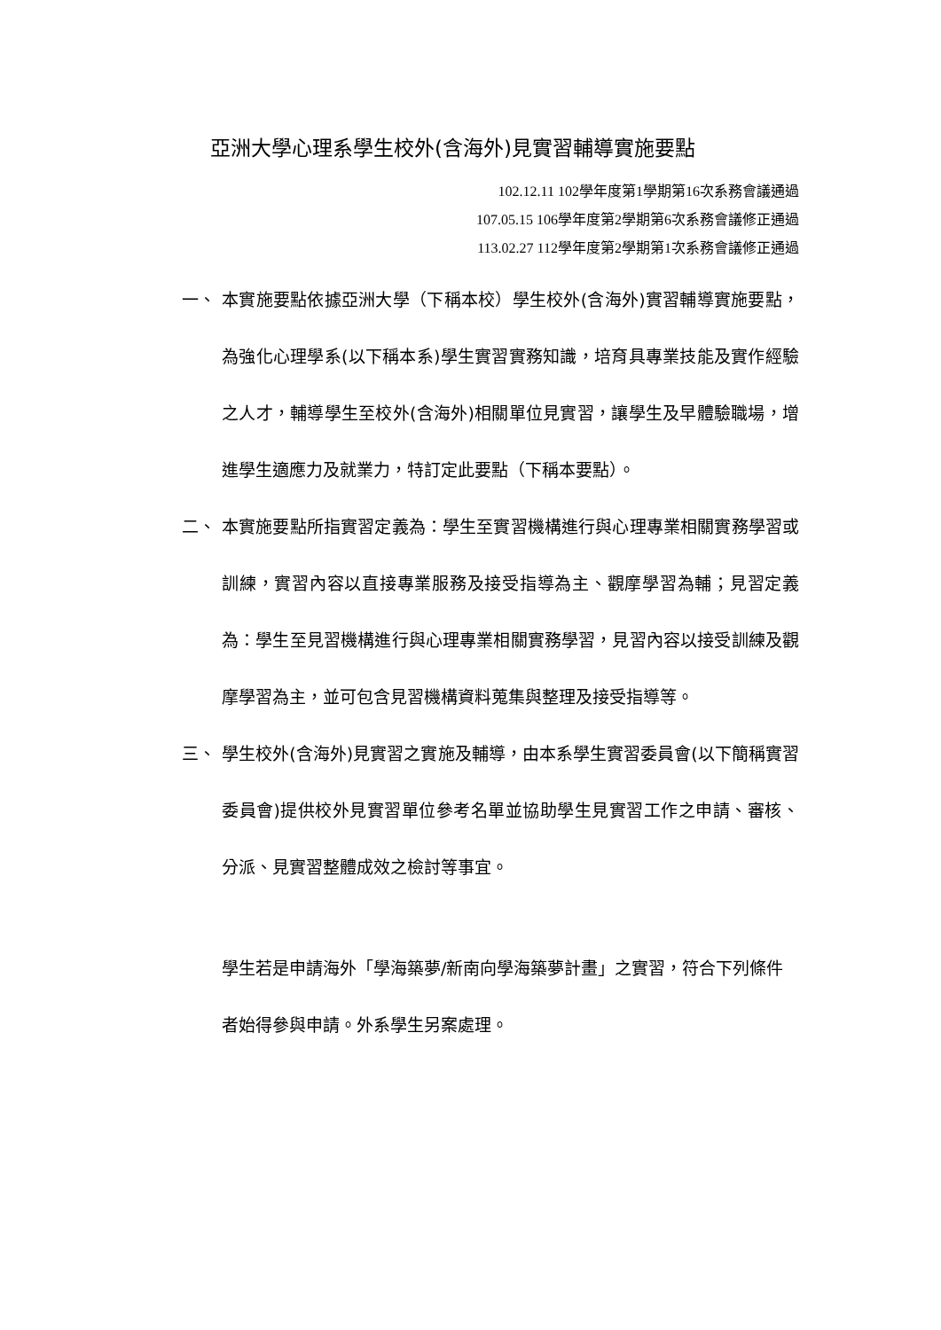亞洲大學心理系學生校外(含海外)見實習輔導實施要點
102.12.11 102學年度第1學期第16次系務會議通過
107.05.15 106學年度第2學期第6次系務會議修正通過
113.02.27 112學年度第2學期第1次系務會議修正通過
一、 本實施要點依據亞洲大學（下稱本校）學生校外(含海外)實習輔導實施要點，為強化心理學系(以下稱本系)學生實習實務知識，培育具專業技能及實作經驗之人才，輔導學生至校外(含海外)相關單位見實習，讓學生及早體驗職場，增進學生適應力及就業力，特訂定此要點（下稱本要點）。
二、 本實施要點所指實習定義為：學生至實習機構進行與心理專業相關實務學習或訓練，實習內容以直接專業服務及接受指導為主、觀摩學習為輔；見習定義為：學生至見習機構進行與心理專業相關實務學習，見習內容以接受訓練及觀摩學習為主，並可包含見習機構資料蒐集與整理及接受指導等。
三、 學生校外(含海外)見實習之實施及輔導，由本系學生實習委員會(以下簡稱實習委員會)提供校外見實習單位參考名單並協助學生見實習工作之申請、審核、分派、見實習整體成效之檢討等事宜。
學生若是申請海外「學海築夢/新南向學海築夢計畫」之實習，符合下列條件者始得參與申請。外系學生另案處理。